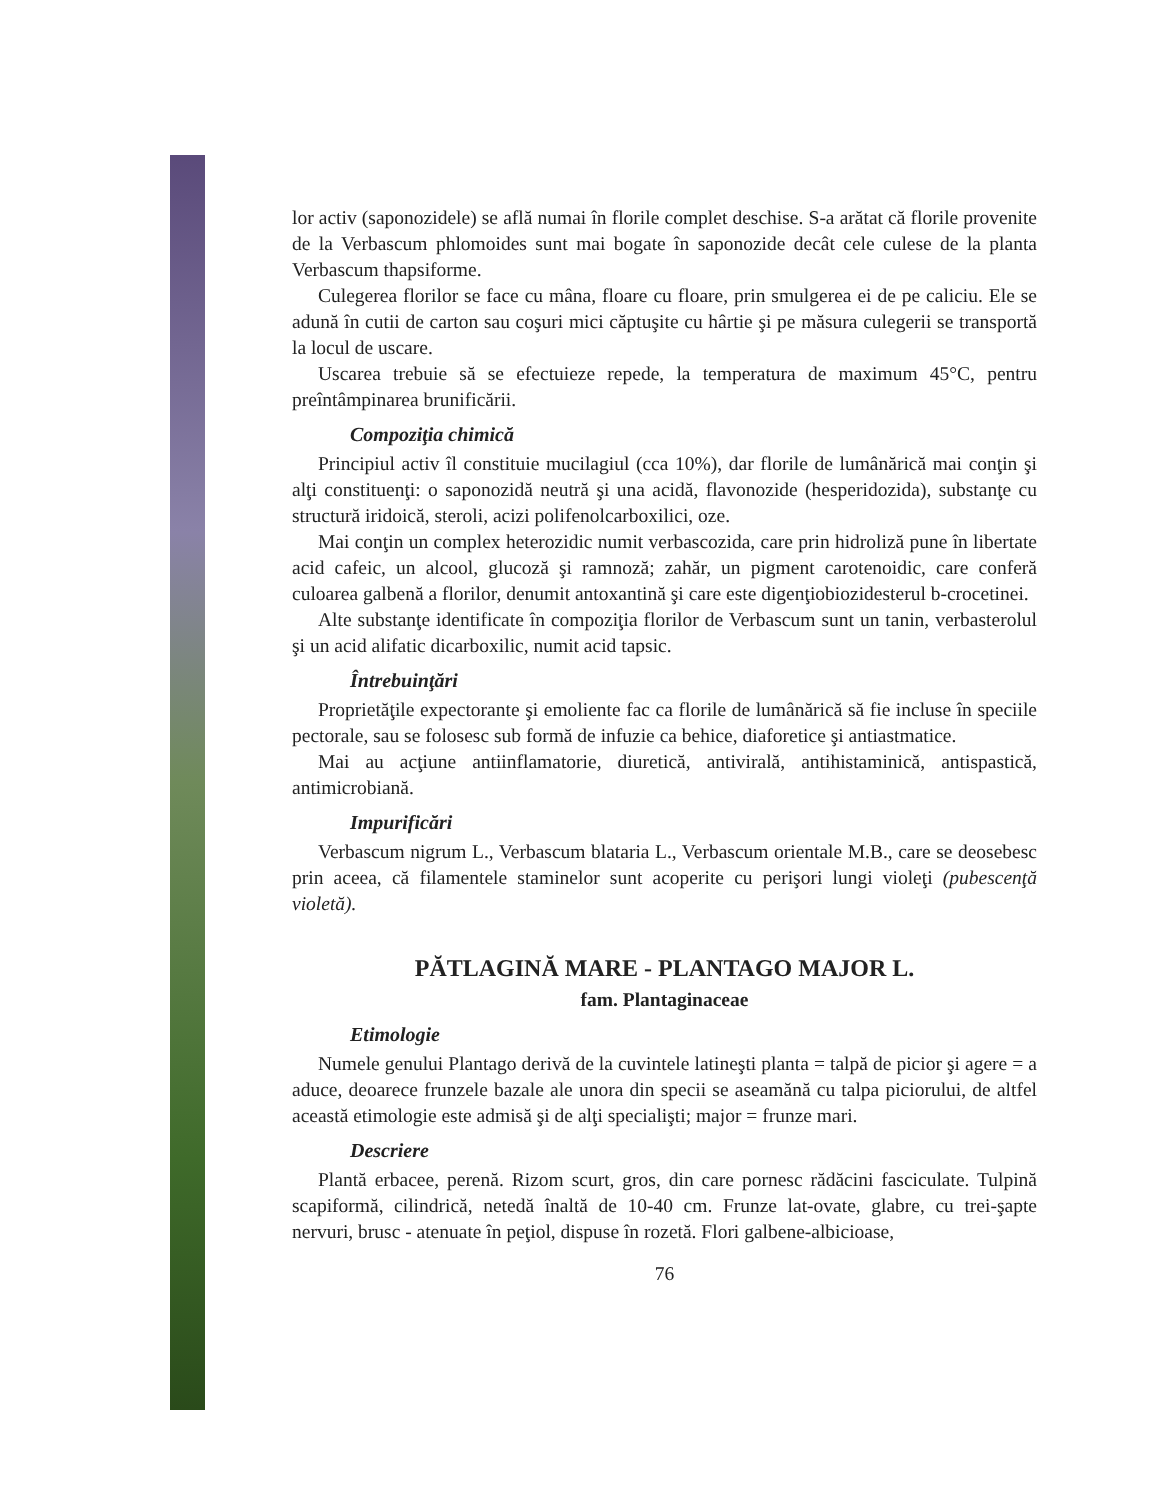lor activ (saponozidele) se află numai în florile complet deschise. S-a arătat că florile provenite de la Verbascum phlomoides sunt mai bogate în saponozide decât cele culese de la planta Verbascum thapsiforme.
Culegerea florilor se face cu mâna, floare cu floare, prin smulgerea ei de pe caliciu. Ele se adună în cutii de carton sau coşuri mici căptuşite cu hârtie şi pe măsura culegerii se transportă la locul de uscare.
Uscarea trebuie să se efectuieze repede, la temperatura de maximum 45°C, pentru preîntâmpinarea brunificării.
Compoziţia chimică
Principiul activ îl constituie mucilagiul (cca 10%), dar florile de lumânărică mai conţin şi alţi constituenţi: o saponozidă neutră şi una acidă, flavonozide (hesperidozida), substanţe cu structură iridoică, steroli, acizi polifenolcarboxilici, oze.
Mai conţin un complex heterozidic numit verbascozida, care prin hidroliză pune în libertate acid cafeic, un alcool, glucoză şi ramnoză; zahăr, un pigment carotenoidic, care conferă culoarea galbenă a florilor, denumit antoxantină şi care este digenţiobiozidesterul b-crocetinei.
Alte substanţe identificate în compoziţia florilor de Verbascum sunt un tanin, verbasterolul şi un acid alifatic dicarboxilic, numit acid tapsic.
Întrebuinţări
Proprietăţile expectorante şi emoliente fac ca florile de lumânărică să fie incluse în speciile pectorale, sau se folosesc sub formă de infuzie ca behice, diaforetice şi antiastmatice.
Mai au acţiune antiinflamatorie, diuretică, antivirală, antihistaminică, antispastică, antimicrobiană.
Impurificări
Verbascum nigrum L., Verbascum blataria L., Verbascum orientale M.B., care se deosebesc prin aceea, că filamentele staminelor sunt acoperite cu perişori lungi violeţi (pubescenţă violetă).
PĂTLAGINĂ MARE - PLANTAGO MAJOR L.
fam. Plantaginaceae
Etimologie
Numele genului Plantago derivă de la cuvintele latineşti planta = talpă de picior şi agere = a aduce, deoarece frunzele bazale ale unora din specii se aseamănă cu talpa piciorului, de altfel această etimologie este admisă şi de alţi specialişti; major = frunze mari.
Descriere
Plantă erbacee, perenă. Rizom scurt, gros, din care pornesc rădăcini fasciculate. Tulpină scapiformă, cilindrică, netedă înaltă de 10-40 cm. Frunze lat-ovate, glabre, cu trei-şapte nervuri, brusc - atenuate în peţiol, dispuse în rozetă. Flori galbene-albicioase,
76